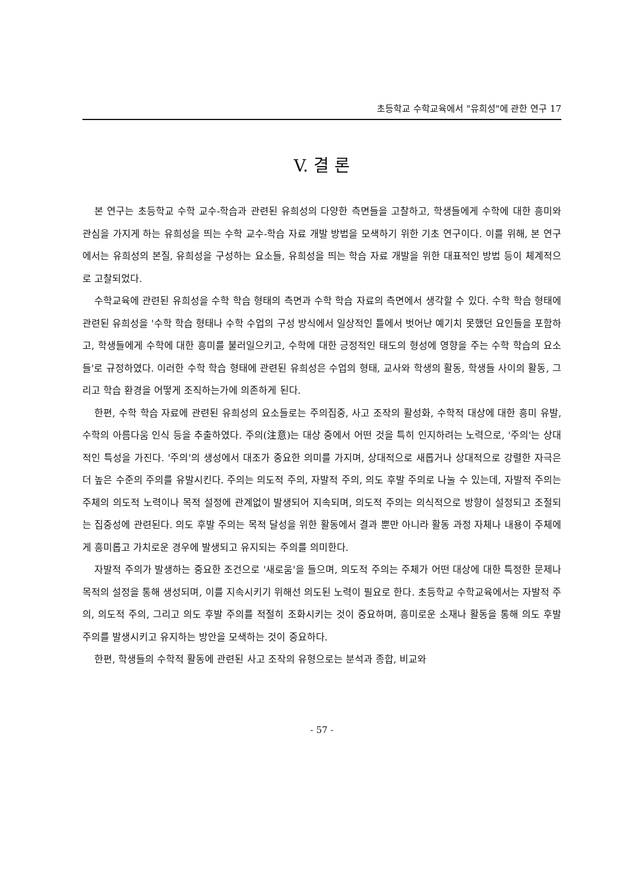초등학교 수학교육에서 "유희성"에 관한 연구 17
V. 결 론
본 연구는 초등학교 수학 교수-학습과 관련된 유희성의 다양한 측면들을 고찰하고, 학생들에게 수학에 대한 흥미와 관심을 가지게 하는 유희성을 띄는 수학 교수-학습 자료 개발 방법을 모색하기 위한 기초 연구이다. 이를 위해, 본 연구에서는 유희성의 본질, 유희성을 구성하는 요소들, 유희성을 띄는 학습 자료 개발을 위한 대표적인 방법 등이 체계적으로 고찰되었다.
수학교육에 관련된 유희성을 수학 학습 형태의 측면과 수학 학습 자료의 측면에서 생각할 수 있다. 수학 학습 형태에 관련된 유희성을 '수학 학습 형태나 수학 수업의 구성 방식에서 일상적인 틀에서 벗어난 예기치 못했던 요인들을 포함하고, 학생들에게 수학에 대한 흥미를 불러일으키고, 수학에 대한 긍정적인 태도의 형성에 영향을 주는 수학 학습의 요소들'로 규정하였다. 이러한 수학 학습 형태에 관련된 유희성은 수업의 형태, 교사와 학생의 활동, 학생들 사이의 활동, 그리고 학습 환경을 어떻게 조직하는가에 의존하게 된다.
한편, 수학 학습 자료에 관련된 유희성의 요소들로는 주의집중, 사고 조작의 활성화, 수학적 대상에 대한 흥미 유발, 수학의 아름다움 인식 등을 추출하였다. 주의(注意)는 대상 중에서 어떤 것을 특히 인지하려는 노력으로, '주의'는 상대적인 특성을 가진다. '주의'의 생성에서 대조가 중요한 의미를 가지며, 상대적으로 새롭거나 상대적으로 강렬한 자극은 더 높은 수준의 주의를 유발시킨다. 주의는 의도적 주의, 자발적 주의, 의도 후발 주의로 나눌 수 있는데, 자발적 주의는 주체의 의도적 노력이나 목적 설정에 관계없이 발생되어 지속되며, 의도적 주의는 의식적으로 방향이 설정되고 조절되는 집중성에 관련된다. 의도 후발 주의는 목적 달성을 위한 활동에서 결과 뿐만 아니라 활동 과정 자체나 내용이 주체에게 흥미롭고 가치로운 경우에 발생되고 유지되는 주의를 의미한다.
자발적 주의가 발생하는 중요한 조건으로 '새로움'을 들으며, 의도적 주의는 주체가 어떤 대상에 대한 특정한 문제나 목적의 설정을 통해 생성되며, 이를 지속시키기 위해선 의도된 노력이 필요로 한다. 초등학교 수학교육에서는 자발적 주의, 의도적 주의, 그리고 의도 후발 주의를 적절히 조화시키는 것이 중요하며, 흥미로운 소재나 활동을 통해 의도 후발 주의를 발생시키고 유지하는 방안을 모색하는 것이 중요하다.
한편, 학생들의 수학적 활동에 관련된 사고 조작의 유형으로는 분석과 종합, 비교와
- 57 -